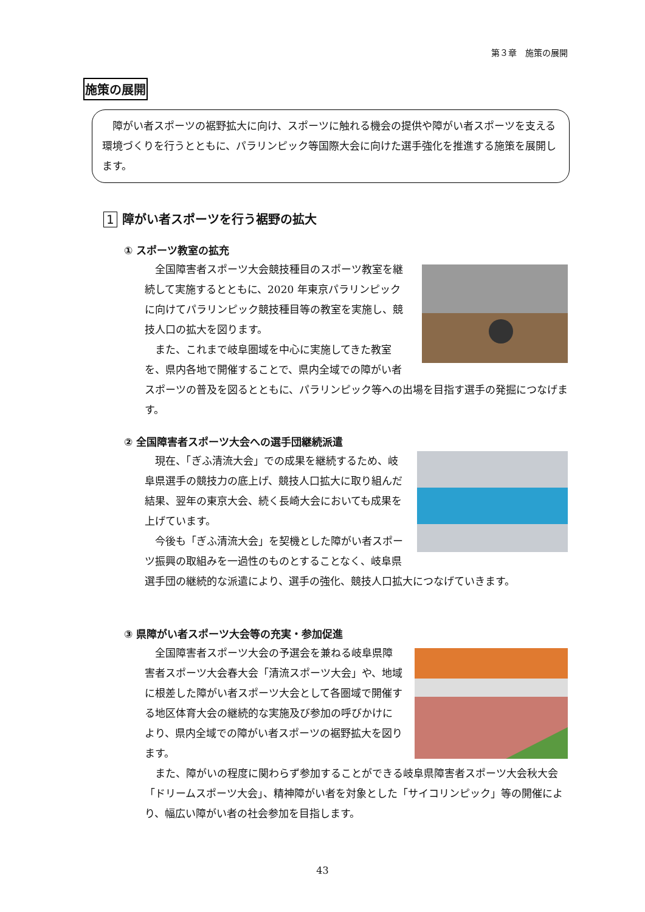第３章　施策の展開
施策の展開
　障がい者スポーツの裾野拡大に向け、スポーツに触れる機会の提供や障がい者スポーツを支える環境づくりを行うとともに、パラリンピック等国際大会に向けた選手強化を推進する施策を展開します。
1 障がい者スポーツを行う裾野の拡大
① スポーツ教室の拡充
　全国障害者スポーツ大会競技種目のスポーツ教室を継続して実施するとともに、2020 年東京パラリンピックに向けてパラリンピック競技種目等の教室を実施し、競技人口の拡大を図ります。
　また、これまで岐阜圏域を中心に実施してきた教室を、県内各地で開催することで、県内全域での障がい者スポーツの普及を図るとともに、パラリンピック等への出場を目指す選手の発掘につなげます。
② 全国障害者スポーツ大会への選手団継続派遣
　現在、「ぎふ清流大会」での成果を継続するため、岐阜県選手の競技力の底上げ、競技人口拡大に取り組んだ結果、翌年の東京大会、続く長崎大会においても成果を上げています。
　今後も「ぎふ清流大会」を契機とした障がい者スポーツ振興の取組みを一過性のものとすることなく、岐阜県選手団の継続的な派遣により、選手の強化、競技人口拡大につなげていきます。
③ 県障がい者スポーツ大会等の充実・参加促進
　全国障害者スポーツ大会の予選会を兼ねる岐阜県障害者スポーツ大会春大会「清流スポーツ大会」や、地域に根差した障がい者スポーツ大会として各圏域で開催する地区体育大会の継続的な実施及び参加の呼びかけにより、県内全域での障がい者スポーツの裾野拡大を図ります。
　また、障がいの程度に関わらず参加することができる岐阜県障害者スポーツ大会秋大会「ドリームスポーツ大会」、精神障がい者を対象とした「サイコリンピック」等の開催により、幅広い障がい者の社会参加を目指します。
43